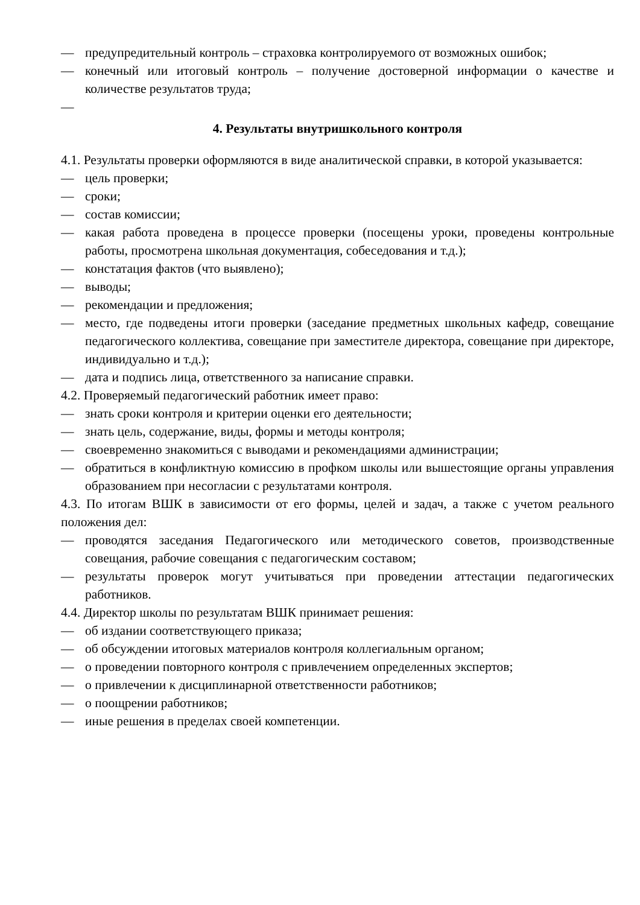— предупредительный контроль – страховка контролируемого от возможных ошибок;
— конечный или итоговый контроль – получение достоверной информации о качестве и количестве результатов труда;
—
4. Результаты внутришкольного контроля
4.1. Результаты проверки оформляются в виде аналитической справки, в которой указывается:
— цель проверки;
— сроки;
— состав комиссии;
— какая работа проведена в процессе проверки (посещены уроки, проведены контрольные работы, просмотрена школьная документация, собеседования и т.д.);
— констатация фактов (что выявлено);
— выводы;
— рекомендации и предложения;
— место, где подведены итоги проверки (заседание предметных школьных кафедр, совещание педагогического коллектива, совещание при заместителе директора, совещание при директоре, индивидуально и т.д.);
— дата и подпись лица, ответственного за написание справки.
4.2. Проверяемый педагогический работник имеет право:
— знать сроки контроля и критерии оценки его деятельности;
— знать цель, содержание, виды, формы и методы контроля;
— своевременно знакомиться с выводами и рекомендациями администрации;
— обратиться в конфликтную комиссию в профком школы или вышестоящие органы управления образованием при несогласии с результатами контроля.
4.3. По итогам ВШК в зависимости от его формы, целей и задач, а также с учетом реального положения дел:
— проводятся заседания Педагогического или методического советов, производственные совещания, рабочие совещания с педагогическим составом;
— результаты проверок могут учитываться при проведении аттестации педагогических работников.
4.4. Директор школы по результатам ВШК принимает решения:
— об издании соответствующего приказа;
— об обсуждении итоговых материалов контроля коллегиальным органом;
— о проведении повторного контроля с привлечением определенных экспертов;
— о привлечении к дисциплинарной ответственности работников;
— о поощрении работников;
— иные решения в пределах своей компетенции.